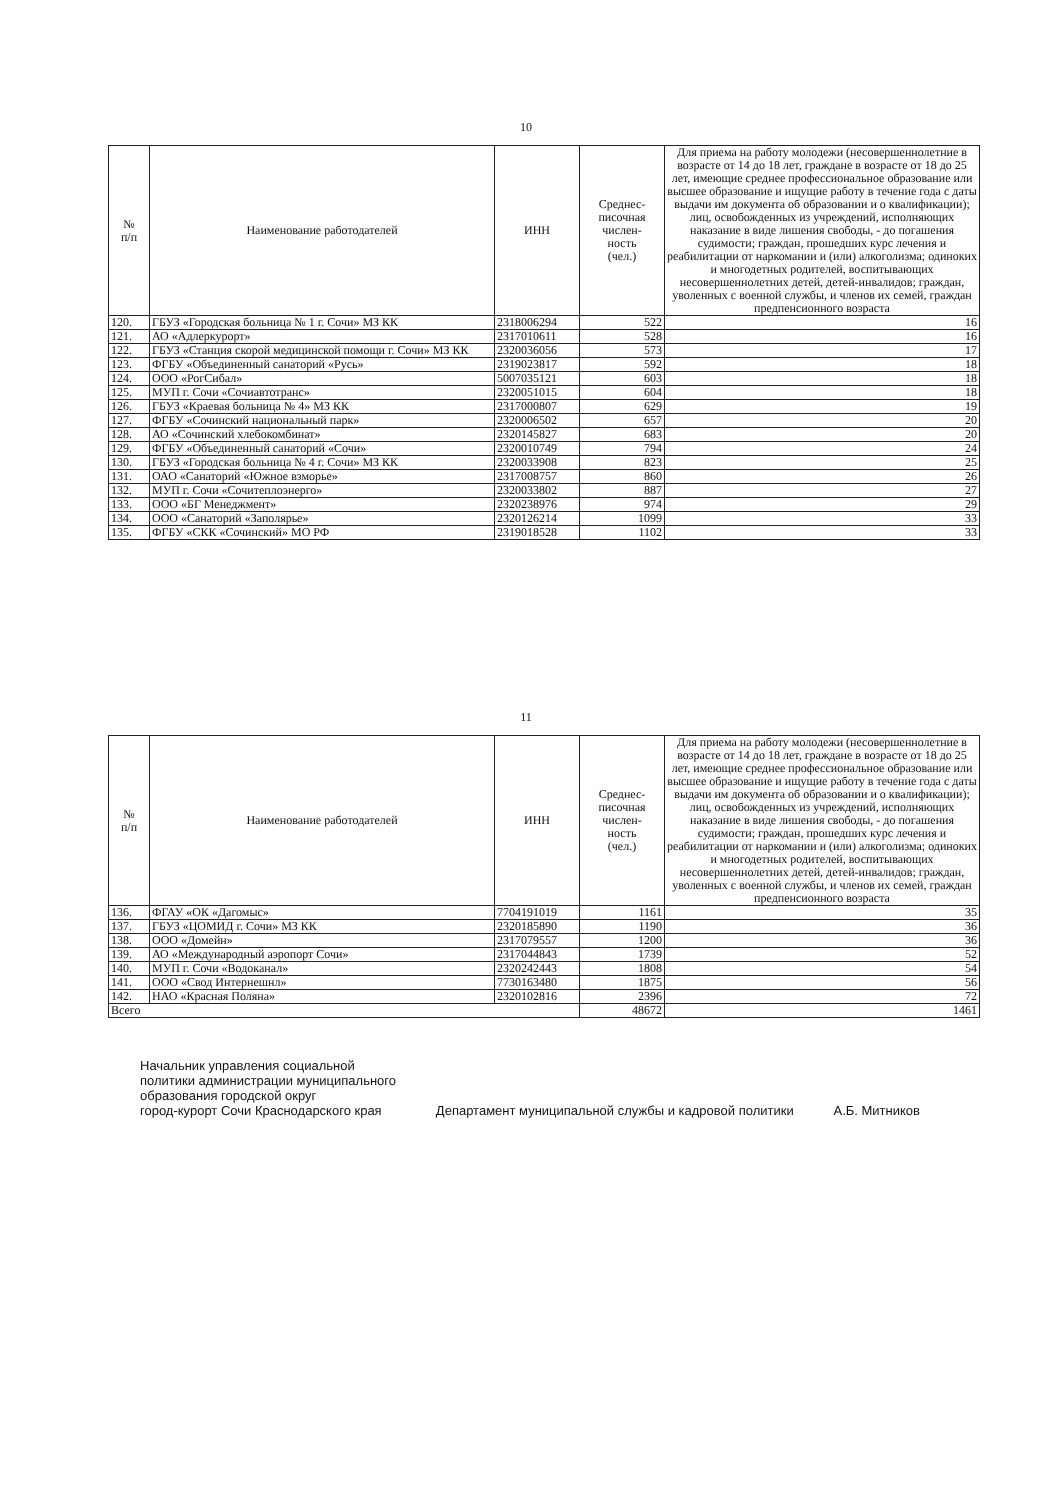10
| № п/п | Наименование работодателей | ИНН | Среднес- писочная числен- ность (чел.) | Для приема на работу молодежи (несовершеннолетние в возрасте от 14 до 18 лет, граждане в возрасте от 18 до 25 лет, имеющие среднее профессиональное образование или высшее образование и ищущие работу в течение года с даты выдачи им документа об образовании и о квалификации); лиц, освобожденных из учреждений, исполняющих наказание в виде лишения свободы, - до погашения судимости; граждан, прошедших курс лечения и реабилитации от наркомании и (или) алкоголизма; одиноких и многодетных родителей, воспитывающих несовершеннолетних детей, детей-инвалидов; граждан, уволенных с военной службы, и членов их семей, граждан предпенсионного возраста |
| --- | --- | --- | --- | --- |
| 120. | ГБУЗ «Городская больница № 1 г. Сочи» МЗ КК | 2318006294 | 522 | 16 |
| 121. | АО «Адлеркурорт» | 2317010611 | 528 | 16 |
| 122. | ГБУЗ «Станция скорой медицинской помощи г. Сочи» МЗ КК | 2320036056 | 573 | 17 |
| 123. | ФГБУ «Объединенный санаторий «Русь» | 2319023817 | 592 | 18 |
| 124. | ООО «РогСибал» | 5007035121 | 603 | 18 |
| 125. | МУП г. Сочи «Сочиавтотранс» | 2320051015 | 604 | 18 |
| 126. | ГБУЗ «Краевая больница № 4» МЗ КК | 2317000807 | 629 | 19 |
| 127. | ФГБУ «Сочинский национальный парк» | 2320006502 | 657 | 20 |
| 128. | АО «Сочинский хлебокомбинат» | 2320145827 | 683 | 20 |
| 129. | ФГБУ «Объединенный санаторий «Сочи» | 2320010749 | 794 | 24 |
| 130. | ГБУЗ «Городская больница № 4 г. Сочи» МЗ КК | 2320033908 | 823 | 25 |
| 131. | ОАО «Санаторий «Южное взморье» | 2317008757 | 860 | 26 |
| 132. | МУП г. Сочи «Сочитеплоэнерго» | 2320033802 | 887 | 27 |
| 133. | ООО «БГ Менеджмент» | 2320238976 | 974 | 29 |
| 134. | ООО «Санаторий «Заполярье» | 2320126214 | 1099 | 33 |
| 135. | ФГБУ «СКК «Сочинский» МО РФ | 2319018528 | 1102 | 33 |
11
| № п/п | Наименование работодателей | ИНН | Среднес- писочная числен- ность (чел.) | Для приема на работу молодежи (несовершеннолетние в возрасте от 14 до 18 лет, граждане в возрасте от 18 до 25 лет, имеющие среднее профессиональное образование или высшее образование и ищущие работу в течение года с даты выдачи им документа об образовании и о квалификации); лиц, освобожденных из учреждений, исполняющих наказание в виде лишения свободы, - до погашения судимости; граждан, прошедших курс лечения и реабилитации от наркомании и (или) алкоголизма; одиноких и многодетных родителей, воспитывающих несовершеннолетних детей, детей-инвалидов; граждан, уволенных с военной службы, и членов их семей, граждан предпенсионного возраста |
| --- | --- | --- | --- | --- |
| 136. | ФГАУ «ОК «Дагомыс» | 7704191019 | 1161 | 35 |
| 137. | ГБУЗ «ЦОМИД г. Сочи» МЗ КК | 2320185890 | 1190 | 36 |
| 138. | ООО «Домейн» | 2317079557 | 1200 | 36 |
| 139. | АО «Международный аэропорт Сочи» | 2317044843 | 1739 | 52 |
| 140. | МУП г. Сочи «Водоканал» | 2320242443 | 1808 | 54 |
| 141. | ООО «Свод Интернешнл» | 7730163480 | 1875 | 56 |
| 142. | НАО «Красная Поляна» | 2320102816 | 2396 | 72 |
| Всего | | | 48672 | 1461 |
Начальник управления социальной
политики администрации муниципального
образования городской округ
город-курорт Сочи Краснодарского края
Департамент муниципальной службы и кадровой политики
А.Б. Митников